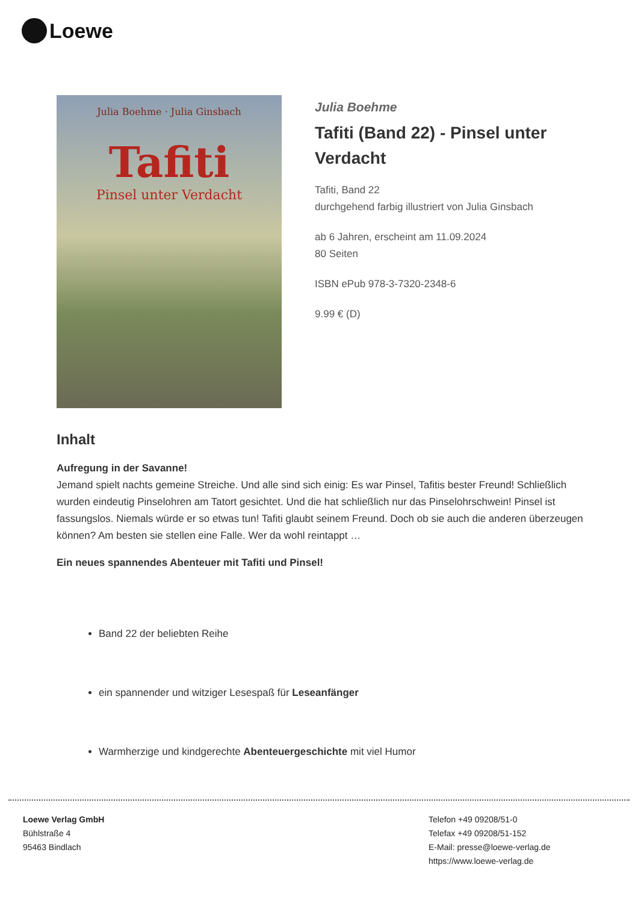Loewe
Julia Boehme · Julia Ginsbach
Tafiti
Pinsel unter Verdacht
Julia Boehme
Tafiti (Band 22) - Pinsel unter Verdacht
Tafiti, Band 22
durchgehend farbig illustriert von Julia Ginsbach
ab 6 Jahren, erscheint am 11.09.2024
80 Seiten
ISBN ePub 978-3-7320-2348-6
9.99 € (D)
Inhalt
Aufregung in der Savanne!
Jemand spielt nachts gemeine Streiche. Und alle sind sich einig: Es war Pinsel, Tafitis bester Freund! Schließlich wurden eindeutig Pinselohren am Tatort gesichtet. Und die hat schließlich nur das Pinselohrschwein! Pinsel ist fassungslos. Niemals würde er so etwas tun! Tafiti glaubt seinem Freund. Doch ob sie auch die anderen überzeugen können? Am besten sie stellen eine Falle. Wer da wohl reintappt …
Ein neues spannendes Abenteuer mit Tafiti und Pinsel!
Band 22 der beliebten Reihe
ein spannender und witziger Lesespaß für Leseanfänger
Warmherzige und kindgerechte Abenteuergeschichte mit viel Humor
Loewe Verlag GmbH
Bühlstraße 4
95463 Bindlach
Telefon +49 09208/51-0
Telefax +49 09208/51-152
E-Mail: presse@loewe-verlag.de
https://www.loewe-verlag.de